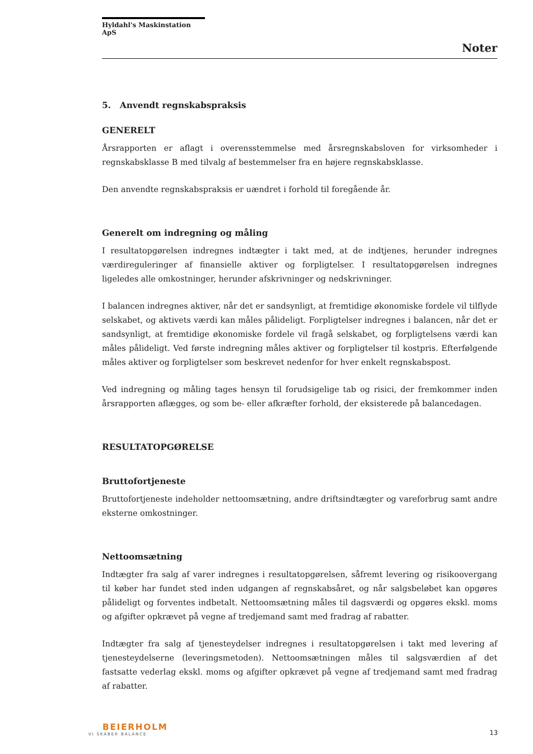Hyldahl's Maskinstation ApS
Noter
5. Anvendt regnskabspraksis
GENERELT
Årsrapporten er aflagt i overensstemmelse med årsregnskabsloven for virksomheder i regnskabsklasse B med tilvalg af bestemmelser fra en højere regnskabsklasse.
Den anvendte regnskabspraksis er uændret i forhold til foregående år.
Generelt om indregning og måling
I resultatopgørelsen indregnes indtægter i takt med, at de indtjenes, herunder indregnes værdireguleringer af finansielle aktiver og forpligtelser. I resultatopgørelsen indregnes ligeledes alle omkostninger, herunder afskrivninger og nedskrivninger.
I balancen indregnes aktiver, når det er sandsynligt, at fremtidige økonomiske fordele vil tilflyde selskabet, og aktivets værdi kan måles pålideligt. Forpligtelser indregnes i balancen, når det er sandsynligt, at fremtidige økonomiske fordele vil fragå selskabet, og forpligtelsens værdi kan måles pålideligt. Ved første indregning måles aktiver og forpligtelser til kostpris. Efterfølgende måles aktiver og forpligtelser som beskrevet nedenfor for hver enkelt regnskabspost.
Ved indregning og måling tages hensyn til forudsigelige tab og risici, der fremkommer inden årsrapporten aflægges, og som be- eller afkræfter forhold, der eksisterede på balancedagen.
RESULTATOPGØRELSE
Bruttofortjeneste
Bruttofortjeneste indeholder nettoomsætning, andre driftsindtægter og vareforbrug samt andre eksterne omkostninger.
Nettoomsætning
Indtægter fra salg af varer indregnes i resultatopgørelsen, såfremt levering og risikoovergang til køber har fundet sted inden udgangen af regnskabsåret, og når salgsbeløbet kan opgøres pålideligt og forventes indbetalt. Nettoomsætning måles til dagsværdi og opgøres ekskl. moms og afgifter opkrævet på vegne af tredjemand samt med fradrag af rabatter.
Indtægter fra salg af tjenesteydelser indregnes i resultatopgørelsen i takt med levering af tjenesteydelserne (leveringsmetoden). Nettoomsætningen måles til salgsværdien af det fastsatte vederlag ekskl. moms og afgifter opkrævet på vegne af tredjemand samt med fradrag af rabatter.
BEIERHOLM
VI SKABER BALANCE
13